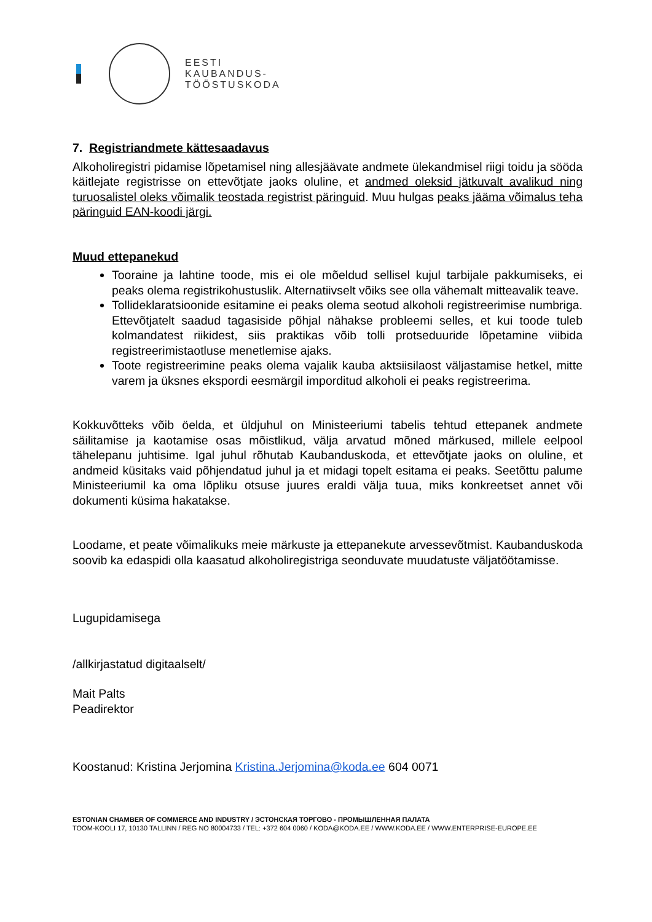EESTI
KAUBANDUS-
TÖÖSTUSKODA
7. Registriandmete kättesaadavus
Alkoholiregistri pidamise lõpetamisel ning allesjäävate andmete ülekandmisel riigi toidu ja sööda käitlejate registrisse on ettevõtjate jaoks oluline, et andmed oleksid jätkuvalt avalikud ning turuosalistel oleks võimalik teostada registrist päringuid. Muu hulgas peaks jääma võimalus teha päringuid EAN-koodi järgi.
Muud ettepanekud
Tooraine ja lahtine toode, mis ei ole mõeldud sellisel kujul tarbijale pakkumiseks, ei peaks olema registrikohustuslik. Alternatiivselt võiks see olla vähemalt mitteavalik teave.
Tollideklaratsioonide esitamine ei peaks olema seotud alkoholi registreerimise numbriga. Ettevõtjatelt saadud tagasiside põhjal nähakse probleemi selles, et kui toode tuleb kolmandatest riikidest, siis praktikas võib tolli protseduuride lõpetamine viibida registreerimistaotluse menetlemise ajaks.
Toote registreerimine peaks olema vajalik kauba aktsiisilaost väljastamise hetkel, mitte varem ja üksnes ekspordi eesmärgil imporditud alkoholi ei peaks registreerima.
Kokkuvõtteks võib öelda, et üldjuhul on Ministeeriumi tabelis tehtud ettepanek andmete säilitamise ja kaotamise osas mõistlikud, välja arvatud mõned märkused, millele eelpool tähelepanu juhtisime. Igal juhul rõhutab Kaubanduskoda, et ettevõtjate jaoks on oluline, et andmeid küsitaks vaid põhjendatud juhul ja et midagi topelt esitama ei peaks. Seetõttu palume Ministeeriumil ka oma lõpliku otsuse juures eraldi välja tuua, miks konkreetset annet või dokumenti küsima hakatakse.
Loodame, et peate võimalikuks meie märkuste ja ettepanekute arvessevõtmist. Kaubanduskoda soovib ka edaspidi olla kaasatud alkoholiregistriga seonduvate muudatuste väljatöötamisse.
Lugupidamisega
/allkirjastatud digitaalselt/
Mait Palts
Peadirektor
Koostanud: Kristina Jerjomina Kristina.Jerjomina@koda.ee 604 0071
ESTONIAN CHAMBER OF COMMERCE AND INDUSTRY / ЭСТОНСКАЯ ТОРГОВО - ПРОМЫШЛЕННАЯ ПАЛАТА
TOOM-KOOLI 17, 10130 TALLINN / REG NO 80004733 / TEL: +372 604 0060 / KODA@KODA.EE / WWW.KODA.EE / WWW.ENTERPRISE-EUROPE.EE